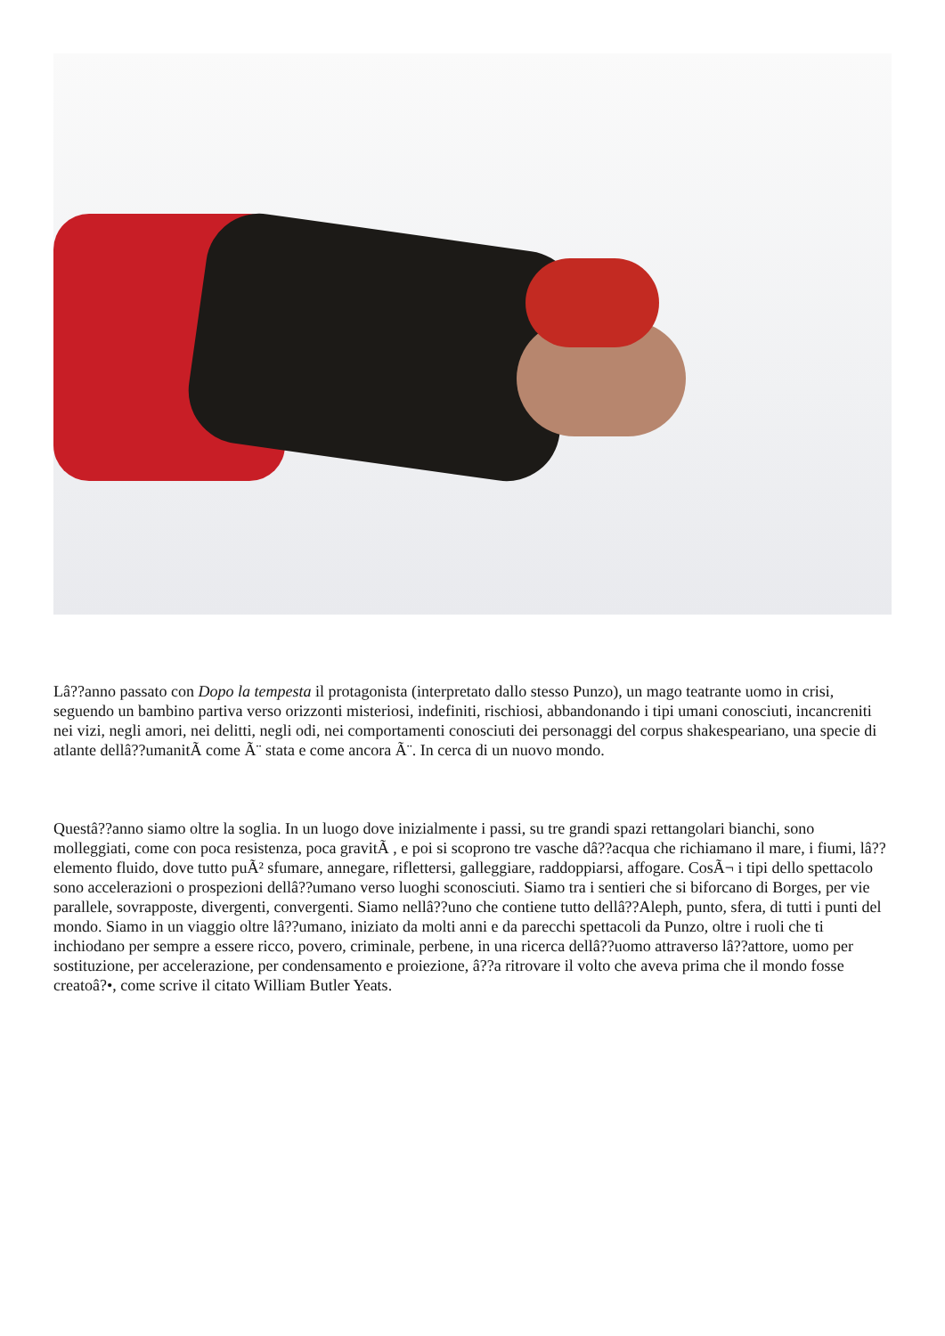Lâ??anno passato con Dopo la tempesta il protagonista (interpretato dallo stesso Punzo), un mago teatrante uomo in crisi, seguendo un bambino partiva verso orizzonti misteriosi, indefiniti, rischiosi, abbandonando i tipi umani conosciuti, incancreniti nei vizi, negli amori, nei delitti, negli odi, nei comportamenti conosciuti dei personaggi del corpus shakespeariano, una specie di atlante dellâ??umanitÃ come Ã¨ stata e come ancora Ã¨. In cerca di un nuovo mondo.
Questâ??anno siamo oltre la soglia. In un luogo dove inizialmente i passi, su tre grandi spazi rettangolari bianchi, sono molleggiati, come con poca resistenza, poca gravitÃ , e poi si scoprono tre vasche dâ??acqua che richiamano il mare, i fiumi, lâ??elemento fluido, dove tutto puÃ² sfumare, annegare, riflettersi, galleggiare, raddoppiarsi, affogare. CosÃ¬ i tipi dello spettacolo sono accelerazioni o prospezioni dellâ??umano verso luoghi sconosciuti. Siamo tra i sentieri che si biforcano di Borges, per vie parallele, sovrapposte, divergenti, convergenti. Siamo nellâ??uno che contiene tutto dellâ??Aleph, punto, sfera, di tutti i punti del mondo. Siamo in un viaggio oltre lâ??umano, iniziato da molti anni e da parecchi spettacoli da Punzo, oltre i ruoli che ti inchiodano per sempre a essere ricco, povero, criminale, perbene, in una ricerca dellâ??uomo attraverso lâ??attore, uomo per sostituzione, per accelerazione, per condensamento e proiezione, â??a ritrovare il volto che aveva prima che il mondo fosse creatoâ?•, come scrive il citato William Butler Yeats.